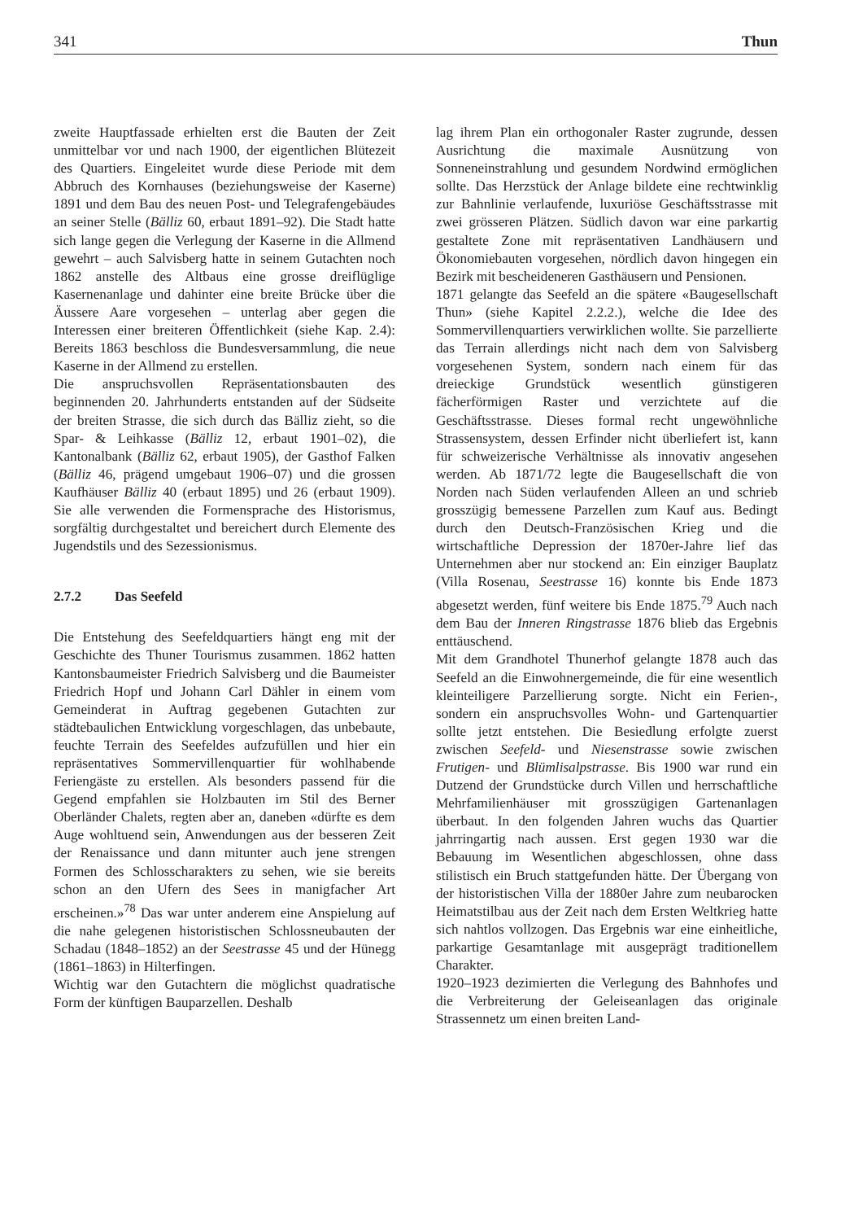341 Thun
zweite Hauptfassade erhielten erst die Bauten der Zeit unmittelbar vor und nach 1900, der eigentlichen Blütezeit des Quartiers. Eingeleitet wurde diese Periode mit dem Abbruch des Kornhauses (beziehungsweise der Kaserne) 1891 und dem Bau des neuen Post- und Telegrafengebäudes an seiner Stelle (Bälliz 60, erbaut 1891–92). Die Stadt hatte sich lange gegen die Verlegung der Kaserne in die Allmend gewehrt – auch Salvisberg hatte in seinem Gutachten noch 1862 anstelle des Altbaus eine grosse dreiflüglige Kasernenanlage und dahinter eine breite Brücke über die Äussere Aare vorgesehen – unterlag aber gegen die Interessen einer breiteren Öffentlichkeit (siehe Kap. 2.4): Bereits 1863 beschloss die Bundesversammlung, die neue Kaserne in der Allmend zu erstellen.
Die anspruchsvollen Repräsentationsbauten des beginnenden 20. Jahrhunderts entstanden auf der Südseite der breiten Strasse, die sich durch das Bälliz zieht, so die Spar- & Leihkasse (Bälliz 12, erbaut 1901–02), die Kantonalbank (Bälliz 62, erbaut 1905), der Gasthof Falken (Bälliz 46, prägend umgebaut 1906–07) und die grossen Kaufhäuser Bälliz 40 (erbaut 1895) und 26 (erbaut 1909). Sie alle verwenden die Formensprache des Historismus, sorgfältig durchgestaltet und bereichert durch Elemente des Jugendstils und des Sezessionismus.
2.7.2 Das Seefeld
Die Entstehung des Seefeldquartiers hängt eng mit der Geschichte des Thuner Tourismus zusammen. 1862 hatten Kantonsbaumeister Friedrich Salvisberg und die Baumeister Friedrich Hopf und Johann Carl Dähler in einem vom Gemeinderat in Auftrag gegebenen Gutachten zur städtebaulichen Entwicklung vorgeschlagen, das unbebaute, feuchte Terrain des Seefeldes aufzufüllen und hier ein repräsentatives Sommervillenquartier für wohlhabende Feriengäste zu erstellen. Als besonders passend für die Gegend empfahlen sie Holzbauten im Stil des Berner Oberländer Chalets, regten aber an, daneben «dürfte es dem Auge wohltuend sein, Anwendungen aus der besseren Zeit der Renaissance und dann mitunter auch jene strengen Formen des Schlosscharakters zu sehen, wie sie bereits schon an den Ufern des Sees in manigfacher Art erscheinen.»<sup>78</sup> Das war unter anderem eine Anspielung auf die nahe gelegenen historistischen Schlossneubauten der Schadau (1848–1852) an der Seestrasse 45 und der Hünegg (1861–1863) in Hilterfingen.
Wichtig war den Gutachtern die möglichst quadratische Form der künftigen Bauparzellen. Deshalb
lag ihrem Plan ein orthogonaler Raster zugrunde, dessen Ausrichtung die maximale Ausnützung von Sonneneinstrahlung und gesundem Nordwind ermöglichen sollte. Das Herzstück der Anlage bildete eine rechtwinklig zur Bahnlinie verlaufende, luxuriöse Geschäftsstrasse mit zwei grösseren Plätzen. Südlich davon war eine parkartig gestaltete Zone mit repräsentativen Landhäusern und Ökonomiebauten vorgesehen, nördlich davon hingegen ein Bezirk mit bescheideneren Gasthäusern und Pensionen.
1871 gelangte das Seefeld an die spätere «Baugesellschaft Thun» (siehe Kapitel 2.2.2.), welche die Idee des Sommervillenquartiers verwirklichen wollte. Sie parzellierte das Terrain allerdings nicht nach dem von Salvisberg vorgesehenen System, sondern nach einem für das dreieckige Grundstück wesentlich günstigeren fächerförmigen Raster und verzichtete auf die Geschäftsstrasse. Dieses formal recht ungewöhnliche Strassensystem, dessen Erfinder nicht überliefert ist, kann für schweizerische Verhältnisse als innovativ angesehen werden. Ab 1871/72 legte die Baugesellschaft die von Norden nach Süden verlaufenden Alleen an und schrieb grosszügig bemessene Parzellen zum Kauf aus. Bedingt durch den Deutsch-Französischen Krieg und die wirtschaftliche Depression der 1870er-Jahre lief das Unternehmen aber nur stockend an: Ein einziger Bauplatz (Villa Rosenau, Seestrasse 16) konnte bis Ende 1873 abgesetzt werden, fünf weitere bis Ende 1875.<sup>79</sup> Auch nach dem Bau der Inneren Ringstrasse 1876 blieb das Ergebnis enttäuschend.
Mit dem Grandhotel Thunerhof gelangte 1878 auch das Seefeld an die Einwohnergemeinde, die für eine wesentlich kleinteiligere Parzellierung sorgte. Nicht ein Ferien-, sondern ein anspruchsvolles Wohn- und Gartenquartier sollte jetzt entstehen. Die Besiedlung erfolgte zuerst zwischen Seefeld- und Niesenstrasse sowie zwischen Frutigen- und Blümlisalpstrasse. Bis 1900 war rund ein Dutzend der Grundstücke durch Villen und herrschaftliche Mehrfamilienhäuser mit grosszügigen Gartenanlagen überbaut. In den folgenden Jahren wuchs das Quartier jahrringartig nach aussen. Erst gegen 1930 war die Bebauung im Wesentlichen abgeschlossen, ohne dass stilistisch ein Bruch stattgefunden hätte. Der Übergang von der historistischen Villa der 1880er Jahre zum neubarocken Heimatstilbau aus der Zeit nach dem Ersten Weltkrieg hatte sich nahtlos vollzogen. Das Ergebnis war eine einheitliche, parkartige Gesamtanlage mit ausgeprägt traditionellem Charakter.
1920–1923 dezimierten die Verlegung des Bahnhofes und die Verbreiterung der Geleiseanlagen das originale Strassennetz um einen breiten Land-